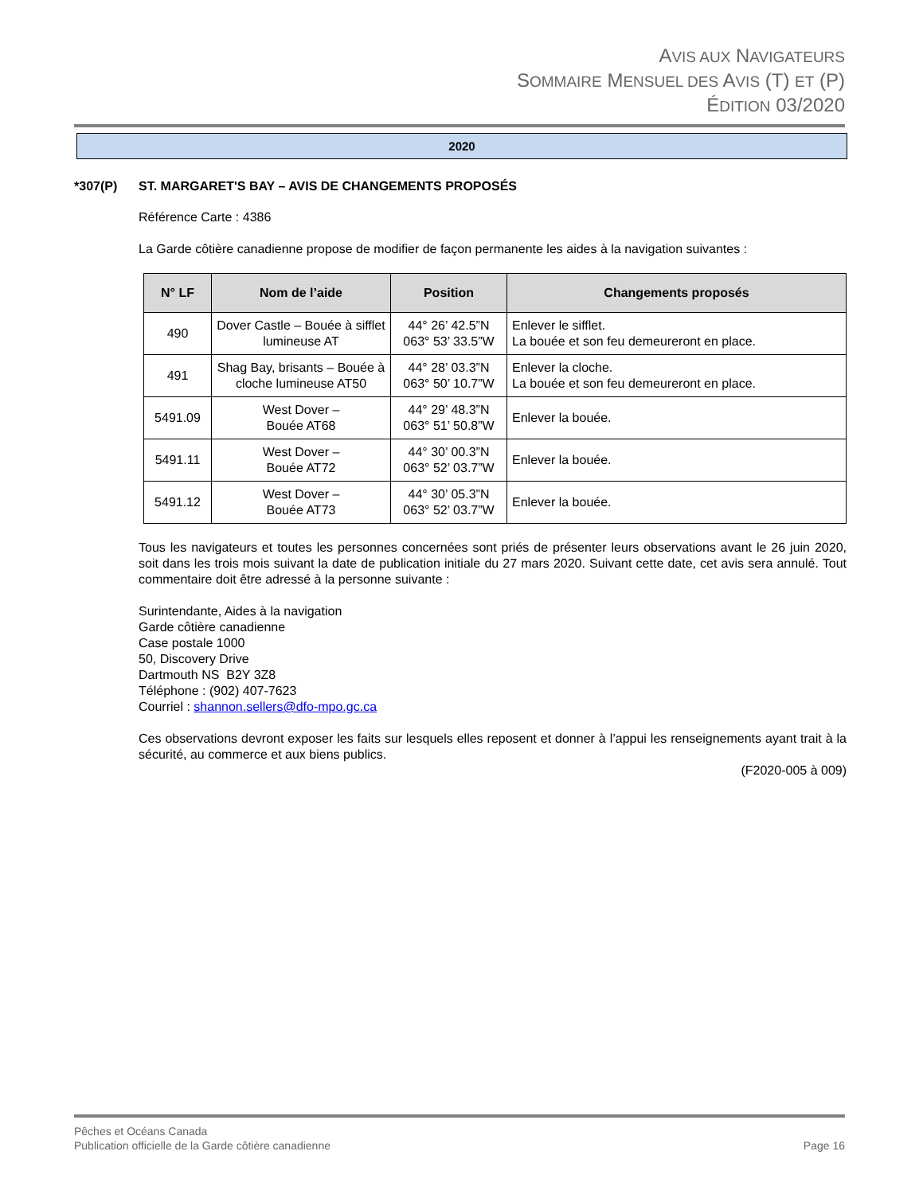AVIS AUX NAVIGATEURS
SOMMAIRE MENSUEL DES AVIS (T) ET (P)
ÉDITION 03/2020
2020
*307(P) ST. MARGARET'S BAY – AVIS DE CHANGEMENTS PROPOSÉS
Référence Carte : 4386
La Garde côtière canadienne propose de modifier de façon permanente les aides à la navigation suivantes :
| N° LF | Nom de l’aide | Position | Changements proposés |
| --- | --- | --- | --- |
| 490 | Dover Castle – Bouée à sifflet lumineuse AT | 44° 26’ 42.5”N 063° 53’ 33.5”W | Enlever le sifflet. La bouée et son feu demeureront en place. |
| 491 | Shag Bay, brisants – Bouée à cloche lumineuse AT50 | 44° 28’ 03.3”N 063° 50’ 10.7”W | Enlever la cloche. La bouée et son feu demeureront en place. |
| 5491.09 | West Dover – Bouée AT68 | 44° 29’ 48.3”N 063° 51’ 50.8”W | Enlever la bouée. |
| 5491.11 | West Dover – Bouée AT72 | 44° 30’ 00.3”N 063° 52’ 03.7”W | Enlever la bouée. |
| 5491.12 | West Dover – Bouée AT73 | 44° 30’ 05.3”N 063° 52’ 03.7”W | Enlever la bouée. |
Tous les navigateurs et toutes les personnes concernées sont priés de présenter leurs observations avant le 26 juin 2020, soit dans les trois mois suivant la date de publication initiale du 27 mars 2020. Suivant cette date, cet avis sera annulé. Tout commentaire doit être adressé à la personne suivante :
Surintendante, Aides à la navigation
Garde côtière canadienne
Case postale 1000
50, Discovery Drive
Dartmouth NS B2Y 3Z8
Téléphone : (902) 407-7623
Courriel : shannon.sellers@dfo-mpo.gc.ca
Ces observations devront exposer les faits sur lesquels elles reposent et donner à l’appui les renseignements ayant trait à la sécurité, au commerce et aux biens publics.
(F2020-005 à 009)
Pêches et Océans Canada
Publication officielle de la Garde côtière canadienne Page 16